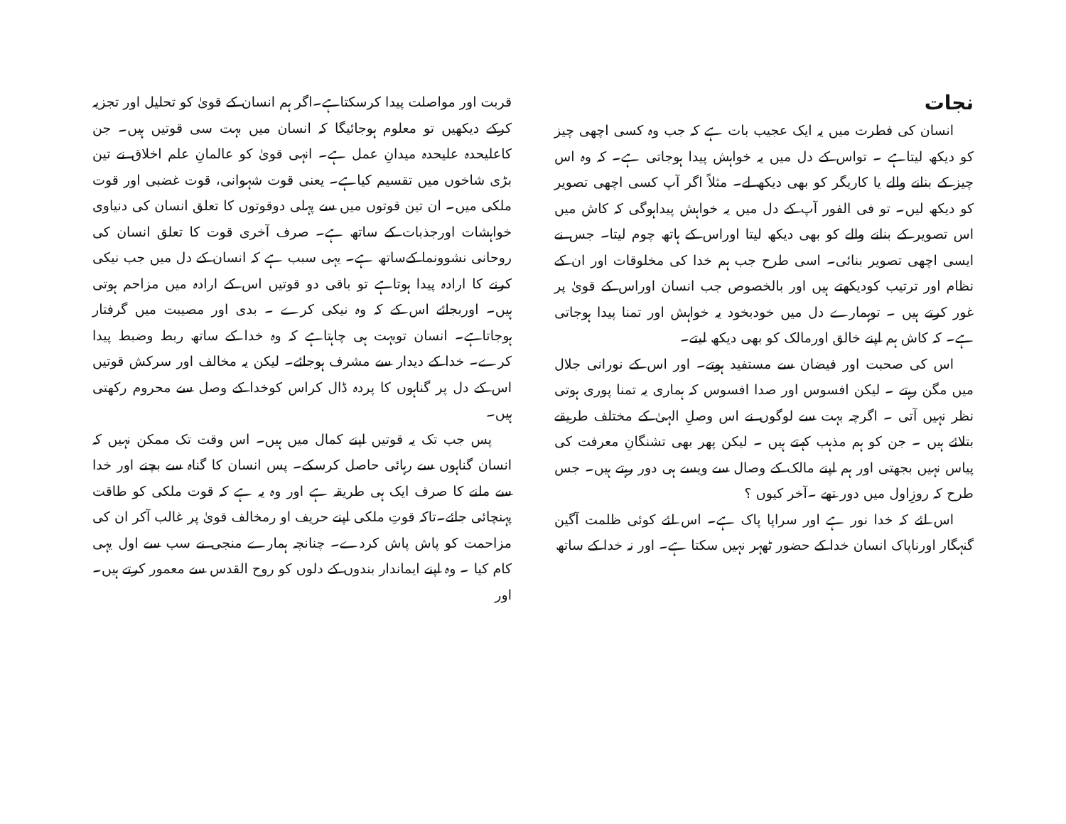نجات
انسان کی فطرت میں یہ ایک عجیب بات ہے کہ جب وہ کسی اچھی چیز کو دیکھ لیتاہے ۔ تواس کے دل میں یہ خواہش پیدا ہوجاتی ہے۔ کہ وہ اس چیز کے بنانے والے یا کاریگر کو بھی دیکھ لے۔ مثلاً اگر آپ کسی اچھی تصویر کو دیکھ لیں۔ تو فی الفور آپ کے دل میں یہ خواہش پیداہوگی کہ کاش میں اس تصویر کے بنانے والے کو بھی دیکھ لیتا اوراس کے ہاتھ چوم لیتا۔ جس نے ایسی اچھی تصویر بنائی۔ اسی طرح جب ہم خدا کی مخلوقات اور ان کے نظام اور ترتیب کودیکھتے ہیں اور بالخصوص جب انسان اوراس کے قویٰ پر غور کرتے ہیں ۔ توہمارے دل میں خودبخود یہ خواہش اور تمنا پیدا ہوجاتی ہے۔ کہ کاش ہم اپنے خالق اورمالک کو بھی دیکھ لیتے۔
اس کی صحبت اور فیضان سے مستفید ہوتے۔ اور اس کے نورانی جلال میں مگن رہتے ۔ لیکن افسوس اور صدا افسوس کہ ہماری یہ تمنا پوری ہوتی نظر نہیں آتی ۔ اگرچہ بہت سے لوگوں نے اس وصلِ الہیٰ کے مختلف طریقے بتلائے ہیں ۔ جن کو ہم مذہب کہتے ہیں ۔ لیکن پھر بھی تشنگانِ معرفت کی پیاس نہیں بجھتی اور ہم اپنے مالک کے وصال سے ویسے ہی دور رہتے ہیں۔ جس طرح کہ روزِاول میں دور تھے ۔آخر کیوں ؟
اس لئے کہ خدا نور ہے اور سراپا پاک ہے۔ اس لئے کوئی ظلمت آگین گنہگار اورناپاک انسان خدا کے حضور ٹھہر نہیں سکتا ہے۔ اور نہ خدا کے ساتھ
قربت اور مواصلت پیدا کرسکتاہے۔اگر ہم انسان کے قویٰ کو تحلیل اور تجزیہ کرکے دیکھیں تو معلوم ہوجائیگا کہ انسان میں بہت سی قوتیں ہیں۔ جن کاعلیحدہ علیحدہ میدانِ عمل ہے۔ انہی قویٰ کو عالمانِ علم اخلاق نے تین بڑی شاخوں میں تقسیم کیاہے۔ یعنی قوت شہوانی، قوت غضبی اور قوت ملکی میں۔ ان تین قوتوں میں سے پہلی دوقوتوں کا تعلق انسان کی دنیاوی خواہشات اورجذبات کے ساتھ ہے۔ صرف آخری قوت کا تعلق انسان کی روحانی نشوونما کےساتھ ہے۔ یہی سبب ہے کہ انسان کے دل میں جب نیکی کرنے کا ارادہ پیدا ہوتاہے تو باقی دو قوتیں اس کے ارادہ میں مزاحم ہوتی ہیں۔ اوربجائے اس کے کہ وہ نیکی کرے ۔ بدی اور مصیبت میں گرفتار ہوجاتاہے۔ انسان توبہت ہی چاہتاہے کہ وہ خدا کے ساتھ ربط وضبط پیدا کرے۔ خدا کے دیدار سے مشرف ہوجائے۔ لیکن یہ مخالف اور سرکش قوتیں اس کے دل پر گناہوں کا پردہ ڈال کراس کوخدا کے وصل سے محروم رکھتی ہیں۔
پس جب تک یہ قوتیں اپنے کمال میں ہیں۔ اس وقت تک ممکن نہیں کہ انسان گناہوں سے رہائی حاصل کرسکے۔ پس انسان کا گناہ سے بچنے اور خدا سے ملنے کا صرف ایک ہی طریقہ ہے اور وہ یہ ہے کہ قوت ملکی کو طاقت پہنچائی جائے۔تاکہ قوتِ ملکی اپنے حریف او رمخالف قویٰ پر غالب آکر ان کی مزاحمت کو پاش پاش کردے۔ چنانچہ ہمارے منجی نے سب سے اول یہی کام کیا ۔ وہ اپنے ایماندار بندوں کے دلوں کو روح القدس سے معمور کرتے ہیں۔ اور